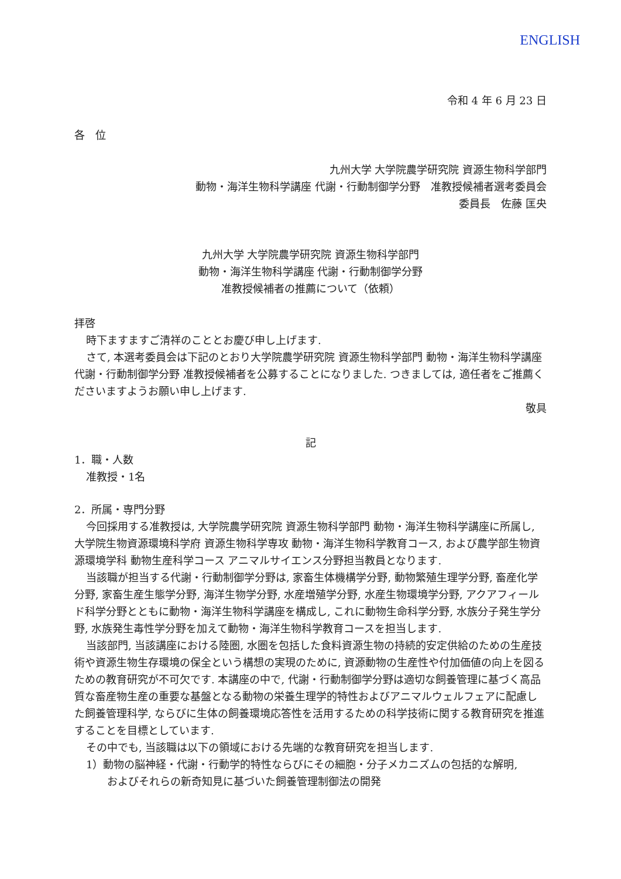ENGLISH
令和 4 年 6 月 23 日
各　位
九州大学 大学院農学研究院 資源生物科学部門
動物・海洋生物科学講座 代謝・行動制御学分野　准教授候補者選考委員会
委員長　佐藤 匡央
九州大学 大学院農学研究院 資源生物科学部門
動物・海洋生物科学講座 代謝・行動制御学分野
准教授候補者の推薦について（依頼）
拝啓
時下ますますご清祥のこととお慶び申し上げます.
さて, 本選考委員会は下記のとおり大学院農学研究院 資源生物科学部門 動物・海洋生物科学講座 代謝・行動制御学分野 准教授候補者を公募することになりました. つきましては, 適任者をご推薦くださいますようお願い申し上げます.
敬具
記
1．職・人数
准教授・1名
2．所属・専門分野
今回採用する准教授は, 大学院農学研究院 資源生物科学部門 動物・海洋生物科学講座に所属し, 大学院生物資源環境科学府 資源生物科学専攻 動物・海洋生物科学教育コース, および農学部生物資源環境学科 動物生産科学コース アニマルサイエンス分野担当教員となります.
当該職が担当する代謝・行動制御学分野は, 家畜生体機構学分野, 動物繁殖生理学分野, 畜産化学分野, 家畜生産生態学分野, 海洋生物学分野, 水産増殖学分野, 水産生物環境学分野, アクアフィールド科学分野とともに動物・海洋生物科学講座を構成し, これに動物生命科学分野, 水族分子発生学分野, 水族発生毒性学分野を加えて動物・海洋生物科学教育コースを担当します.
当該部門, 当該講座における陸圏, 水圏を包括した食料資源生物の持続的安定供給のための生産技術や資源生物生存環境の保全という構想の実現のために, 資源動物の生産性や付加価値の向上を図るための教育研究が不可欠です. 本講座の中で, 代謝・行動制御学分野は適切な飼養管理に基づく高品質な畜産物生産の重要な基盤となる動物の栄養生理学的特性およびアニマルウェルフェアに配慮した飼養管理科学, ならびに生体の飼養環境応答性を活用するための科学技術に関する教育研究を推進することを目標としています.
その中でも, 当該職は以下の領域における先端的な教育研究を担当します.
1）動物の脳神経・代謝・行動学的特性ならびにその細胞・分子メカニズムの包括的な解明,
およびそれらの新奇知見に基づいた飼養管理制御法の開発